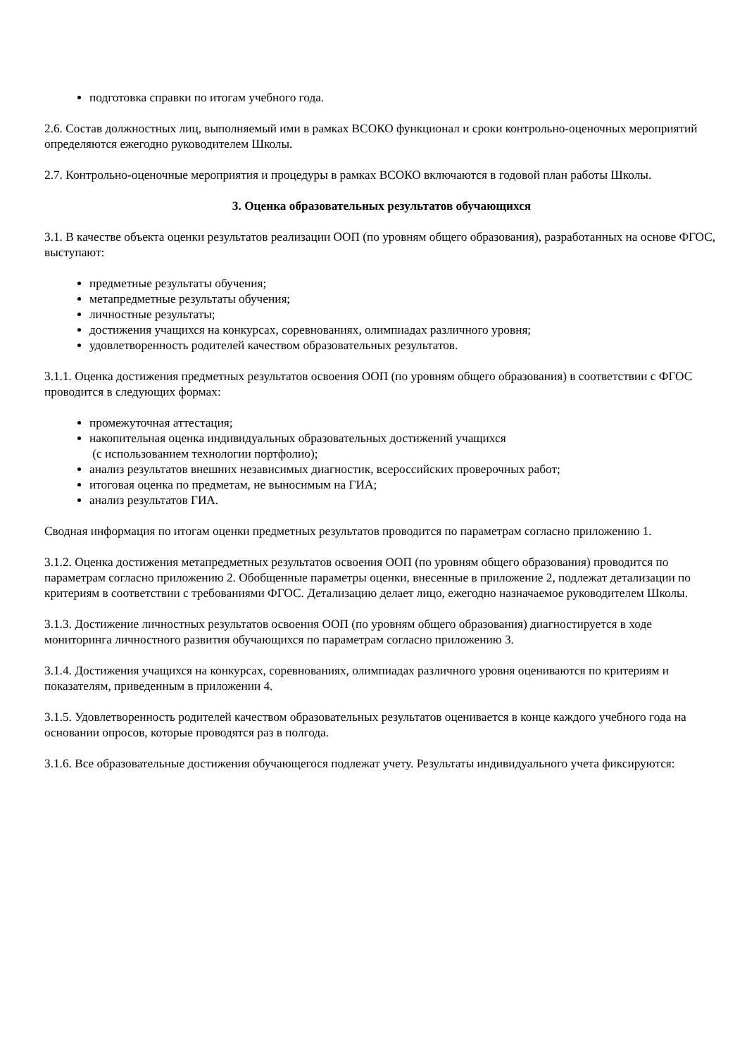подготовка справки по итогам учебного года.
2.6. Состав должностных лиц, выполняемый ими в рамках ВСОКО функционал и сроки контрольно-оценочных мероприятий определяются ежегодно руководителем Школы.
2.7. Контрольно-оценочные мероприятия и процедуры в рамках ВСОКО включаются в годовой план работы Школы.
3. Оценка образовательных результатов обучающихся
3.1. В качестве объекта оценки результатов реализации ООП (по уровням общего образования), разработанных на основе ФГОС, выступают:
предметные результаты обучения;
метапредметные результаты обучения;
личностные результаты;
достижения учащихся на конкурсах, соревнованиях, олимпиадах различного уровня;
удовлетворенность родителей качеством образовательных результатов.
3.1.1. Оценка достижения предметных результатов освоения ООП (по уровням общего образования) в соответствии с ФГОС проводится в следующих формах:
промежуточная аттестация;
накопительная оценка индивидуальных образовательных достижений учащихся
(с использованием технологии портфолио);
анализ результатов внешних независимых диагностик, всероссийских проверочных работ;
итоговая оценка по предметам, не выносимым на ГИА;
анализ результатов ГИА.
Сводная информация по итогам оценки предметных результатов проводится по параметрам согласно приложению 1.
3.1.2. Оценка достижения метапредметных результатов освоения ООП (по уровням общего образования) проводится по параметрам согласно приложению 2. Обобщенные параметры оценки, внесенные в приложение 2, подлежат детализации по критериям в соответствии с требованиями ФГОС. Детализацию делает лицо, ежегодно назначаемое руководителем Школы.
3.1.3. Достижение личностных результатов освоения ООП (по уровням общего образования) диагностируется в ходе мониторинга личностного развития обучающихся по параметрам согласно приложению 3.
3.1.4. Достижения учащихся на конкурсах, соревнованиях, олимпиадах различного уровня оцениваются по критериям и показателям, приведенным в приложении 4.
3.1.5. Удовлетворенность родителей качеством образовательных результатов оценивается в конце каждого учебного года на основании опросов, которые проводятся раз в полгода.
3.1.6. Все образовательные достижения обучающегося подлежат учету. Результаты индивидуального учета фиксируются: